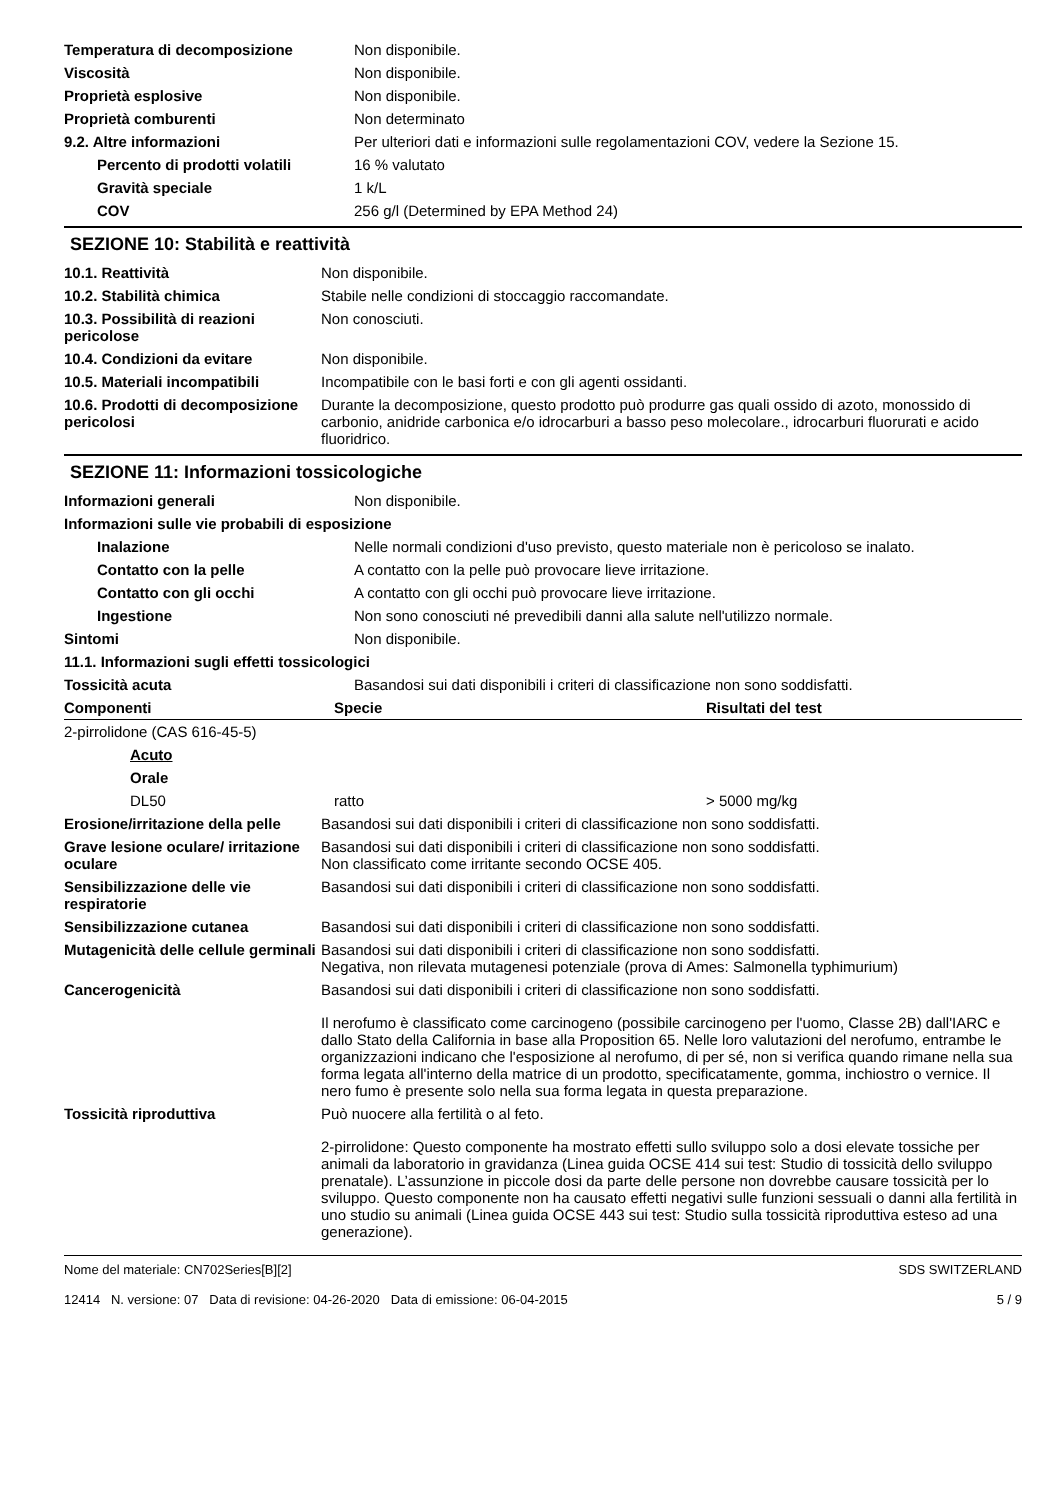| Temperatura di decomposizione | Non disponibile. |
| Viscosità | Non disponibile. |
| Proprietà esplosive | Non disponibile. |
| Proprietà comburenti | Non determinato |
| 9.2. Altre informazioni | Per ulteriori dati e informazioni sulle regolamentazioni COV, vedere la Sezione 15. |
| Percento di prodotti volatili | 16 % valutato |
| Gravità speciale | 1 k/L |
| COV | 256 g/l (Determined by EPA Method 24) |
SEZIONE 10: Stabilità e reattività
| 10.1. Reattività | Non disponibile. |
| 10.2. Stabilità chimica | Stabile nelle condizioni di stoccaggio raccomandate. |
| 10.3. Possibilità di reazioni pericolose | Non conosciuti. |
| 10.4. Condizioni da evitare | Non disponibile. |
| 10.5. Materiali incompatibili | Incompatibile con le basi forti e con gli agenti ossidanti. |
| 10.6. Prodotti di decomposizione pericolosi | Durante la decomposizione, questo prodotto può produrre gas quali ossido di azoto, monossido di carbonio, anidride carbonica e/o idrocarburi a basso peso molecolare., idrocarburi fluorurati e acido fluoridrico. |
SEZIONE 11: Informazioni tossicologiche
| Informazioni generali | Non disponibile. |
| Informazioni sulle vie probabili di esposizione | |
| Inalazione | Nelle normali condizioni d'uso previsto, questo materiale non è pericoloso se inalato. |
| Contatto con la pelle | A contatto con la pelle può provocare lieve irritazione. |
| Contatto con gli occhi | A contatto con gli occhi può provocare lieve irritazione. |
| Ingestione | Non sono conosciuti né prevedibili danni alla salute nell'utilizzo normale. |
| Sintomi | Non disponibile. |
| 11.1. Informazioni sugli effetti tossicologici | |
| Tossicità acuta | Basandosi sui dati disponibili i criteri di classificazione non sono soddisfatti. |
| Componenti | Specie | Risultati del test |
| --- | --- | --- |
| 2-pirrolidone (CAS 616-45-5) | | |
| Acuto | | |
| Orale | | |
| DL50 | ratto | > 5000 mg/kg |
| Erosione/irritazione della pelle | Basandosi sui dati disponibili i criteri di classificazione non sono soddisfatti. |
| Grave lesione oculare/ irritazione oculare | Basandosi sui dati disponibili i criteri di classificazione non sono soddisfatti. Non classificato come irritante secondo OCSE 405. |
| Sensibilizzazione delle vie respiratorie | Basandosi sui dati disponibili i criteri di classificazione non sono soddisfatti. |
| Sensibilizzazione cutanea | Basandosi sui dati disponibili i criteri di classificazione non sono soddisfatti. |
| Mutagenicità delle cellule germinali | Basandosi sui dati disponibili i criteri di classificazione non sono soddisfatti. Negativa, non rilevata mutagenesi potenziale (prova di Ames: Salmonella typhimurium) |
| Cancerogenicità | Basandosi sui dati disponibili i criteri di classificazione non sono soddisfatti. Il nerofumo è classificato come carcinogeno (possibile carcinogeno per l'uomo, Classe 2B) dall'IARC e dallo Stato della California in base alla Proposition 65. Nelle loro valutazioni del nerofumo, entrambe le organizzazioni indicano che l'esposizione al nerofumo, di per sé, non si verifica quando rimane nella sua forma legata all'interno della matrice di un prodotto, specificatamente, gomma, inchiostro o vernice. Il nero fumo è presente solo nella sua forma legata in questa preparazione. |
| Tossicità riproduttiva | Può nuocere alla fertilità o al feto. 2-pirrolidone: Questo componente ha mostrato effetti sullo sviluppo solo a dosi elevate tossiche per animali da laboratorio in gravidanza (Linea guida OCSE 414 sui test: Studio di tossicità dello sviluppo prenatale). L’assunzione in piccole dosi da parte delle persone non dovrebbe causare tossicità per lo sviluppo. Questo componente non ha causato effetti negativi sulle funzioni sessuali o danni alla fertilità in uno studio su animali (Linea guida OCSE 443 sui test: Studio sulla tossicità riproduttiva esteso ad una generazione). |
Nome del materiale: CN702Series[B][2]
12414 N. versione: 07 Data di revisione: 04-26-2020 Data di emissione: 06-04-2015
SDS SWITZERLAND
5 / 9